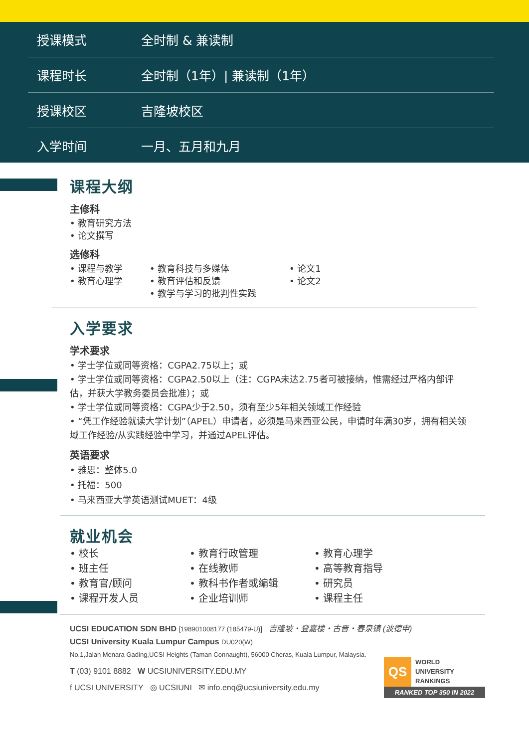| 授课模式 | 全时制 & 兼读制 |
| 课程时长 | 全时制（1年）/ 兼读制（1年） |
| 授课校区 | 吉隆坡校区 |
| 入学时间 | 一月、五月和九月 |
课程大纲
主修科
• 教育研究方法
• 论文撰写
选修科
• 课程与教学
• 教育心理学
• 教育科技与多媒体
• 教育评估和反馈
• 教学与学习的批判性实践
• 论文1
• 论文2
入学要求
学术要求
• 学士学位或同等资格：CGPA2.75以上；或
• 学士学位或同等资格：CGPA2.50以上（注：CGPA未达2.75者可被接纳，惟需经过严格内部评估，并获大学教务委员会批准）；或
• 学士学位或同等资格：CGPA少于2.50，须有至少5年相关领域工作经验
• “凭工作经验就读大学计划”（APEL）申请者，必须是马来西亚公民，申请时年满30岁，拥有相关领域工作经验/从实践经验中学习，并通过APEL评估。
英语要求
• 雅思：整体5.0
• 托福：500
• 马来西亚大学英语测试MUET：4级
就业机会
• 校长
• 班主任
• 教育官/顾问
• 课程开发人员
• 教育行政管理
• 在线教师
• 教科书作者或编辑
• 企业培训师
• 教育心理学
• 高等教育指导
• 研究员
• 课程主任
UCSI EDUCATION SDN BHD [198901008177 (185479-U)] 吉隆坡・登嘉楼・古晋・春泉镇 (波德申)
UCSI University Kuala Lumpur Campus DU020(W)
No.1,Jalan Menara Gading,UCSI Heights (Taman Connaught), 56000 Cheras, Kuala Lumpur, Malaysia.
T (03) 9101 8882 W UCSIUNIVERSITY.EDU.MY
f UCSI UNIVERSITY ◎ UCSIUNI ✉ info.enq@ucsiuniversity.edu.my
QS
WORLD
UNIVERSITY
RANKINGS
RANKED TOP 350 IN 2022